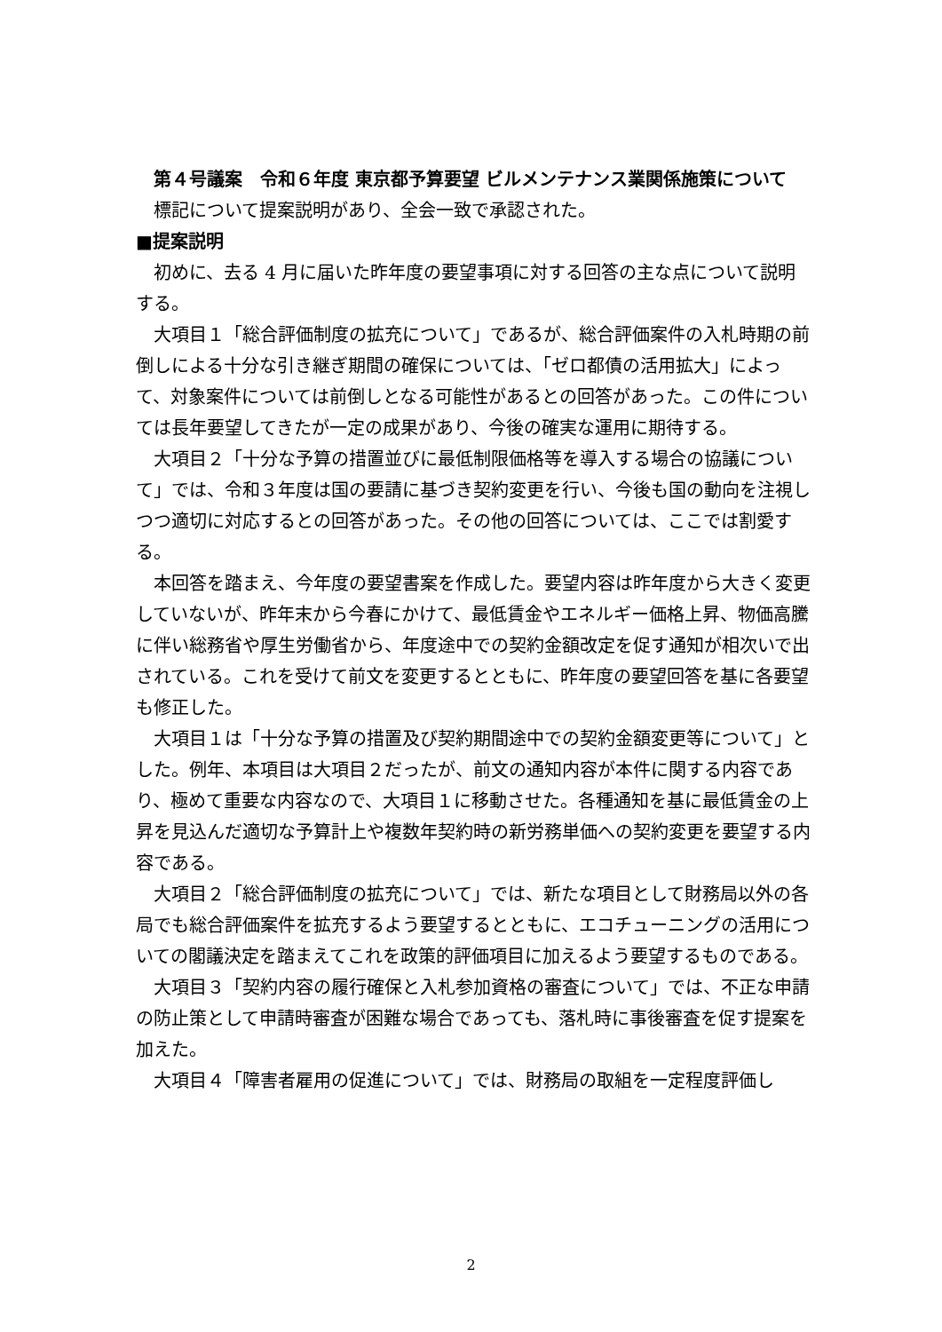第４号議案　令和６年度 東京都予算要望 ビルメンテナンス業関係施策について
標記について提案説明があり、全会一致で承認された。
■提案説明
初めに、去る 4 月に届いた昨年度の要望事項に対する回答の主な点について説明する。
大項目１「総合評価制度の拡充について」であるが、総合評価案件の入札時期の前倒しによる十分な引き継ぎ期間の確保については、「ゼロ都債の活用拡大」によって、対象案件については前倒しとなる可能性があるとの回答があった。この件については長年要望してきたが一定の成果があり、今後の確実な運用に期待する。
大項目２「十分な予算の措置並びに最低制限価格等を導入する場合の協議について」では、令和３年度は国の要請に基づき契約変更を行い、今後も国の動向を注視しつつ適切に対応するとの回答があった。その他の回答については、ここでは割愛する。
本回答を踏まえ、今年度の要望書案を作成した。要望内容は昨年度から大きく変更していないが、昨年末から今春にかけて、最低賃金やエネルギー価格上昇、物価高騰に伴い総務省や厚生労働省から、年度途中での契約金額改定を促す通知が相次いで出されている。これを受けて前文を変更するとともに、昨年度の要望回答を基に各要望も修正した。
大項目１は「十分な予算の措置及び契約期間途中での契約金額変更等について」とした。例年、本項目は大項目２だったが、前文の通知内容が本件に関する内容であり、極めて重要な内容なので、大項目１に移動させた。各種通知を基に最低賃金の上昇を見込んだ適切な予算計上や複数年契約時の新労務単価への契約変更を要望する内容である。
大項目２「総合評価制度の拡充について」では、新たな項目として財務局以外の各局でも総合評価案件を拡充するよう要望するとともに、エコチューニングの活用についての閣議決定を踏まえてこれを政策的評価項目に加えるよう要望するものである。
大項目３「契約内容の履行確保と入札参加資格の審査について」では、不正な申請の防止策として申請時審査が困難な場合であっても、落札時に事後審査を促す提案を加えた。
大項目４「障害者雇用の促進について」では、財務局の取組を一定程度評価し
2